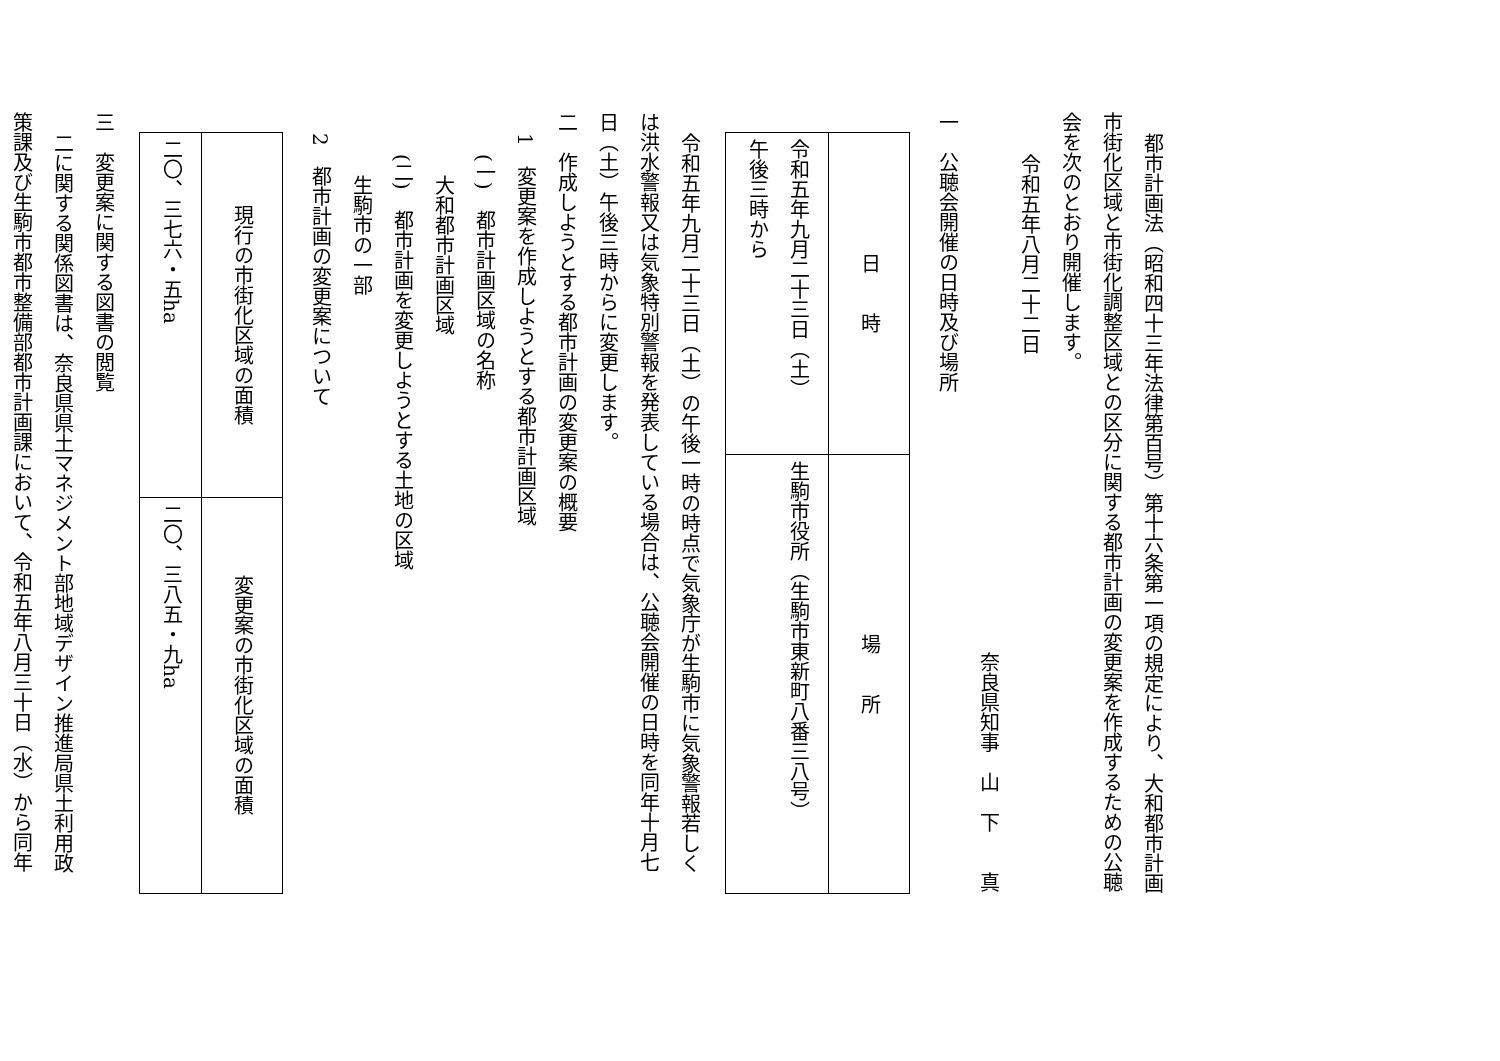都市計画法（昭和四十三年法律第百号）第十六条第一項の規定により、大和都市計画
市街化区域と市街化調整区域との区分に関する都市計画の変更案を作成するための公聴
会を次のとおり開催します。
令和五年八月二十二日
奈良県知事　山　下　　真
一　公聴会開催の日時及び場所
| 日 時 | 場 所 |
| 令和五年九月二十三日（土） 午後三時から | 生駒市役所（生駒市東新町八番三八号） |
令和五年九月二十三日（土）の午後一時の時点で気象庁が生駒市に気象警報若しく
は洪水警報又は気象特別警報を発表している場合は、公聴会開催の日時を同年十月七
日（土）午後三時からに変更します。
二　作成しようとする都市計画の変更案の概要
1　変更案を作成しようとする都市計画区域
(一)　都市計画区域の名称
大和都市計画区域
(二)　都市計画を変更しようとする土地の区域
生駒市の一部
2　都市計画の変更案について
| 現行の市街化区域の面積 | 変更案の市街化区域の面積 |
| 二〇、三七六・五ha | 二〇、三八五・九ha |
三　変更案に関する図書の閲覧
二に関する関係図書は、奈良県県土マネジメント部地域デザイン推進局県土利用政
策課及び生駒市都市整備部都市計画課において、令和五年八月三十日（水）から同年